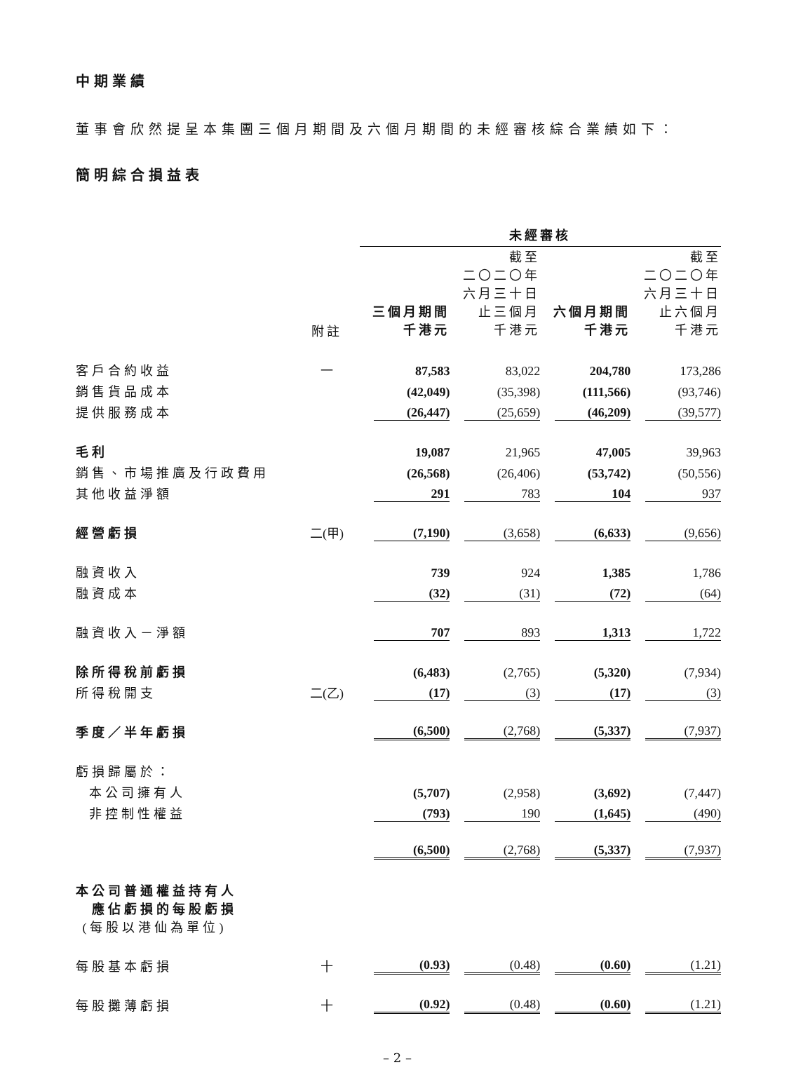中期業績
董事會欣然提呈本集團三個月期間及六個月期間的未經審核綜合業績如下：
簡明綜合損益表
| | | 未經審核 | | | |
| | 附註 | 三個月期間 千港元 | 截至 二〇二〇年 六月三十日 止三個月 千港元 | 六個月期間 千港元 | 截至 二〇二〇年 六月三十日 止六個月 千港元 |
| 客戶合約收益 | 一 | 87,583 | 83,022 | 204,780 | 173,286 |
| 銷售貨品成本 | | (42,049) | (35,398) | (111,566) | (93,746) |
| 提供服務成本 | | (26,447) | (25,659) | (46,209) | (39,577) |
| 毛利 | | 19,087 | 21,965 | 47,005 | 39,963 |
| 銷售、市場推廣及行政費用 | | (26,568) | (26,406) | (53,742) | (50,556) |
| 其他收益淨額 | | 291 | 783 | 104 | 937 |
| 經營虧損 | 二(甲) | (7,190) | (3,658) | (6,633) | (9,656) |
| 融資收入 | | 739 | 924 | 1,385 | 1,786 |
| 融資成本 | | (32) | (31) | (72) | (64) |
| 融資收入－淨額 | | 707 | 893 | 1,313 | 1,722 |
| 除所得稅前虧損 | | (6,483) | (2,765) | (5,320) | (7,934) |
| 所得稅開支 | 二(乙) | (17) | (3) | (17) | (3) |
| 季度／半年虧損 | | (6,500) | (2,768) | (5,337) | (7,937) |
| 虧損歸屬於： | | | | | |
| 本公司擁有人 | | (5,707) | (2,958) | (3,692) | (7,447) |
| 非控制性權益 | | (793) | 190 | (1,645) | (490) |
| | | (6,500) | (2,768) | (5,337) | (7,937) |
| 本公司普通權益持有人 應佔虧損的每股虧損 (每股以港仙為單位) | | | | | |
| 每股基本虧損 | 十 | (0.93) | (0.48) | (0.60) | (1.21) |
| 每股攤薄虧損 | 十 | (0.92) | (0.48) | (0.60) | (1.21) |
– 2 –